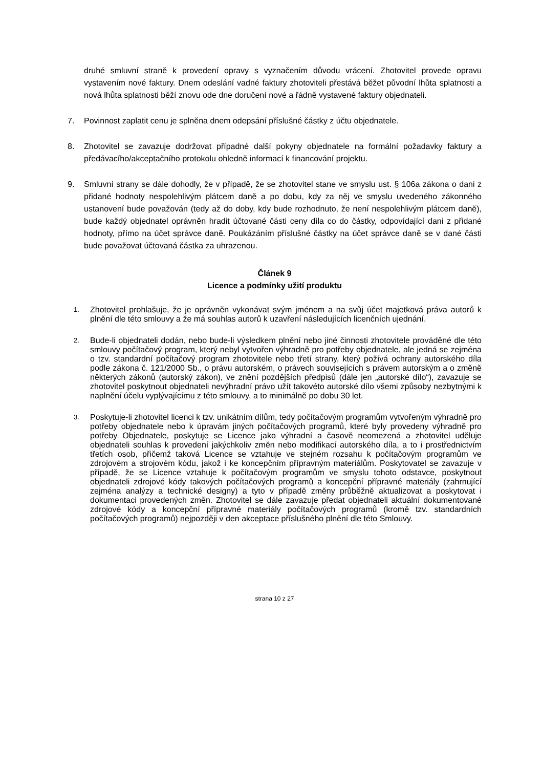druhé smluvní straně k provedení opravy s vyznačením důvodu vrácení. Zhotovitel provede opravu vystavením nové faktury. Dnem odeslání vadné faktury zhotoviteli přestává běžet původní lhůta splatnosti a nová lhůta splatnosti běží znovu ode dne doručení nové a řádně vystavené faktury objednateli.
7. Povinnost zaplatit cenu je splněna dnem odepsání příslušné částky z účtu objednatele.
8. Zhotovitel se zavazuje dodržovat případné další pokyny objednatele na formální požadavky faktury a předávacího/akceptačního protokolu ohledně informací k financování projektu.
9. Smluvní strany se dále dohodly, že v případě, že se zhotovitel stane ve smyslu ust. § 106a zákona o dani z přidané hodnoty nespolehlivým plátcem daně a po dobu, kdy za něj ve smyslu uvedeného zákonného ustanovení bude považován (tedy až do doby, kdy bude rozhodnuto, že není nespolehlivým plátcem daně), bude každý objednatel oprávněn hradit účtované části ceny díla co do částky, odpovídající dani z přidané hodnoty, přímo na účet správce daně. Poukázáním příslušné částky na účet správce daně se v dané části bude považovat účtovaná částka za uhrazenou.
Článek 9
Licence a podmínky užití produktu
1.
Zhotovitel prohlašuje, že je oprávněn vykonávat svým jménem a na svůj účet majetková práva autorů k plnění dle této smlouvy a že má souhlas autorů k uzavření následujících licenčních ujednání.
2.
Bude-li objednateli dodán, nebo bude-li výsledkem plnění nebo jiné činnosti zhotovitele prováděné dle této smlouvy počítačový program, který nebyl vytvořen výhradně pro potřeby objednatele, ale jedná se zejména o tzv. standardní počítačový program zhotovitele nebo třetí strany, který požívá ochrany autorského díla podle zákona č. 121/2000 Sb., o právu autorském, o právech souvisejících s právem autorským a o změně některých zákonů (autorský zákon), ve znění pozdějších předpisů (dále jen „autorské dílo“), zavazuje se zhotovitel poskytnout objednateli nevýhradní právo užít takovéto autorské dílo všemi způsoby nezbytnými k naplnění účelu vyplývajícímu z této smlouvy, a to minimálně po dobu 30 let.
3.
Poskytuje-li zhotovitel licenci k tzv. unikátním dílům, tedy počítačovým programům vytvořeným výhradně pro potřeby objednatele nebo k úpravám jiných počítačových programů, které byly provedeny výhradně pro potřeby Objednatele, poskytuje se Licence jako výhradní a časově neomezená a zhotovitel uděluje objednateli souhlas k provedení jakýchkoliv změn nebo modifikací autorského díla, a to i prostřednictvím třetích osob, přičemž taková Licence se vztahuje ve stejném rozsahu k počítačovým programům ve zdrojovém a strojovém kódu, jakož i ke koncepčním přípravným materiálům. Poskytovatel se zavazuje v případě, že se Licence vztahuje k počítačovým programům ve smyslu tohoto odstavce, poskytnout objednateli zdrojové kódy takových počítačových programů a koncepční přípravné materiály (zahrnující zejména analýzy a technické designy) a tyto v případě změny průběžně aktualizovat a poskytovat i dokumentaci provedených změn. Zhotovitel se dále zavazuje předat objednateli aktuální dokumentované zdrojové kódy a koncepční přípravné materiály počítačových programů (kromě tzv. standardních počítačových programů) nejpozději v den akceptace příslušného plnění dle této Smlouvy.
strana 10 z 27